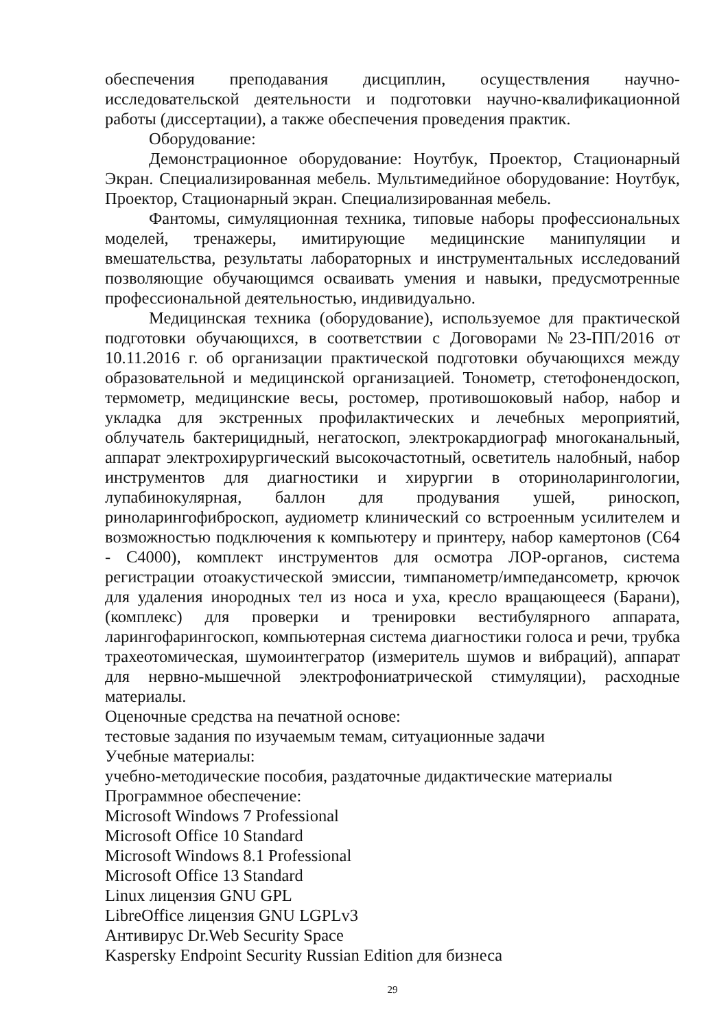обеспечения преподавания дисциплин, осуществления научно-исследовательской деятельности и подготовки научно-квалификационной работы (диссертации), а также обеспечения проведения практик.
Оборудование:
Демонстрационное оборудование: Ноутбук, Проектор, Стационарный Экран. Специализированная мебель. Мультимедийное оборудование: Ноутбук, Проектор, Стационарный экран. Специализированная мебель.
Фантомы, симуляционная техника, типовые наборы профессиональных моделей, тренажеры, имитирующие медицинские манипуляции и вмешательства, результаты лабораторных и инструментальных исследований позволяющие обучающимся осваивать умения и навыки, предусмотренные профессиональной деятельностью, индивидуально.
Медицинская техника (оборудование), используемое для практической подготовки обучающихся, в соответствии с Договорами №23-ПП/2016 от 10.11.2016 г. об организации практической подготовки обучающихся между образовательной и медицинской организацией. Тонометр, стетофонендоскоп, термометр, медицинские весы, ростомер, противошоковый набор, набор и укладка для экстренных профилактических и лечебных мероприятий, облучатель бактерицидный, негатоскоп, электрокардиограф многоканальный, аппарат электрохирургический высокочастотный, осветитель налобный, набор инструментов для диагностики и хирургии в оториноларингологии, лупабинокулярная, баллон для продувания ушей, риноскоп, риноларингофиброскоп, аудиометр клинический со встроенным усилителем и возможностью подключения к компьютеру и принтеру, набор камертонов (С64 - С4000), комплект инструментов для осмотра ЛОР-органов, система регистрации отоакустической эмиссии, тимпанометр/импедансометр, крючок для удаления инородных тел из носа и уха, кресло вращающееся (Барани), (комплекс) для проверки и тренировки вестибулярного аппарата, ларингофарингоскоп, компьютерная система диагностики голоса и речи, трубка трахеотомическая, шумоинтегратор (измеритель шумов и вибраций), аппарат для нервно-мышечной электрофониатрической стимуляции), расходные материалы.
Оценочные средства на печатной основе:
тестовые задания по изучаемым темам, ситуационные задачи
Учебные материалы:
учебно-методические пособия, раздаточные дидактические материалы
Программное обеспечение:
Microsoft Windows 7 Professional
Microsoft Office 10 Standard
Microsoft Windows 8.1 Professional
Microsoft Office 13 Standard
Linux лицензия GNU GPL
LibreOffice лицензия GNU LGPLv3
Антивирус Dr.Web Security Space
Kaspersky Endpoint Security Russian Edition для бизнеса
29